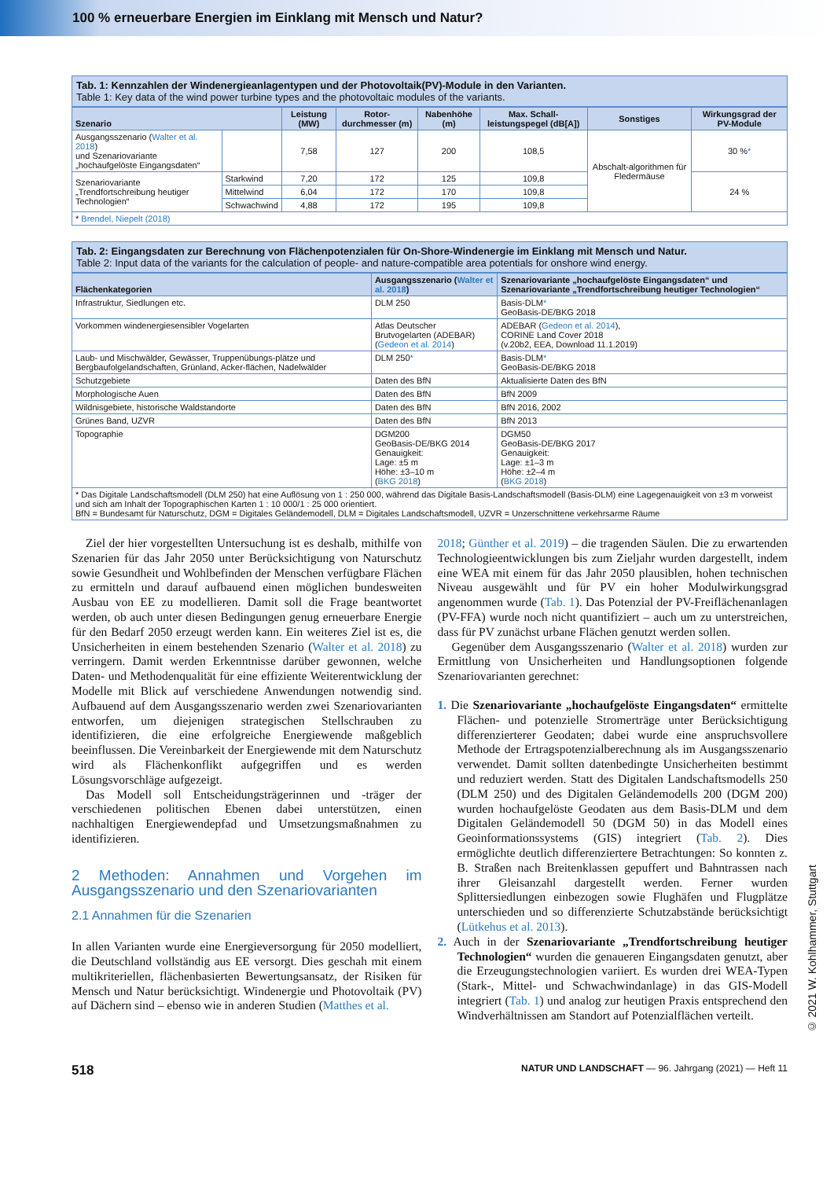100 % erneuerbare Energien im Einklang mit Mensch und Natur?
Tab. 1: Kennzahlen der Windenergieanlagentypen und der Photovoltaik(PV)-Module in den Varianten.
Table 1: Key data of the wind power turbine types and the photovoltaic modules of the variants.
| Szenario | | Leistung (MW) | Rotor-durchmesser (m) | Nabenhöhe (m) | Max. Schall-leistungspegel (dB[A]) | Sonstiges | Wirkungsgrad der PV-Module |
| --- | --- | --- | --- | --- | --- | --- | --- |
| Ausgangsszenario ( Walter et al. 2018 ) und Szenariovariante „hochaufgelöste Eingangsdaten“ | | 7,58 | 127 | 200 | 108,5 | Abschalt-algorithmen für Fledermäuse | 30 % * |
| Szenariovariante „Trendfortschreibung heutiger Technologien“ | Starkwind | 7,20 | 172 | 125 | 109,8 | | 24 % |
| | Mittelwind | 6,04 | 172 | 170 | 109,8 | | |
| | Schwachwind | 4,88 | 172 | 195 | 109,8 | | |
| * Brendel, Niepelt (2018) | | | | | | | |
Tab. 2: Eingangsdaten zur Berechnung von Flächenpotenzialen für On-Shore-Windenergie im Einklang mit Mensch und Natur.
Table 2: Input data of the variants for the calculation of people- and nature-compatible area potentials for onshore wind energy.
| Flächenkategorien | Ausgangsszenario ( Walter et al. 2018 ) | Szenariovariante „hochaufgelöste Eingangsdaten“ und Szenariovariante „Trendfortschreibung heutiger Technologien“ |
| --- | --- | --- |
| Infrastruktur, Siedlungen etc. | DLM 250 | Basis-DLM * GeoBasis-DE/BKG 2018 |
| Vorkommen windenergiesensibler Vogelarten | Atlas Deutscher Brutvogelarten (ADEBAR) ( Gedeon et al. 2014 ) | ADEBAR ( Gedeon et al. 2014 ), CORINE Land Cover 2018 (v.20b2, EEA, Download 11.1.2019) |
| Laub- und Mischwälder, Gewässer, Truppenübungs-plätze und Bergbaufolgelandschaften, Grünland, Acker-flächen, Nadelwälder | DLM 250 * | Basis-DLM * GeoBasis-DE/BKG 2018 |
| Schutzgebiete | Daten des BfN | Aktualisierte Daten des BfN |
| Morphologische Auen | Daten des BfN | BfN 2009 |
| Wildnisgebiete, historische Waldstandorte | Daten des BfN | BfN 2016, 2002 |
| Grünes Band, UZVR | Daten des BfN | BfN 2013 |
| Topographie | DGM200 GeoBasis-DE/BKG 2014 Genauigkeit: Lage: ±5 m Höhe: ±3–10 m ( BKG 2018 ) | DGM50 GeoBasis-DE/BKG 2017 Genauigkeit: Lage: ±1–3 m Höhe: ±2–4 m ( BKG 2018 ) |
| * Das Digitale Landschaftsmodell (DLM 250) hat eine Auflösung von 1 : 250 000, während das Digitale Basis-Landschaftsmodell (Basis-DLM) eine Lagegenauigkeit von ±3 m vorweist und sich am Inhalt der Topographischen Karten 1 : 10 000/1 : 25 000 orientiert. BfN = Bundesamt für Naturschutz, DGM = Digitales Geländemodell, DLM = Digitales Landschaftsmodell, UZVR = Unzerschnittene verkehrsarme Räume | | |
Ziel der hier vorgestellten Untersuchung ist es deshalb, mithilfe von Szenarien für das Jahr 2050 unter Berücksichtigung von Naturschutz sowie Gesundheit und Wohlbefinden der Menschen verfügbare Flächen zu ermitteln und darauf aufbauend einen möglichen bundesweiten Ausbau von EE zu modellieren. Damit soll die Frage beantwortet werden, ob auch unter diesen Bedingungen genug erneuerbare Energie für den Bedarf 2050 erzeugt werden kann. Ein weiteres Ziel ist es, die Unsicherheiten in einem bestehenden Szenario (Walter et al. 2018) zu verringern. Damit werden Erkenntnisse darüber gewonnen, welche Daten- und Methodenqualität für eine effiziente Weiterentwicklung der Modelle mit Blick auf verschiedene Anwendungen notwendig sind. Aufbauend auf dem Ausgangsszenario werden zwei Szenariovarianten entworfen, um diejenigen strategischen Stellschrauben zu identifizieren, die eine erfolgreiche Energiewende maßgeblich beeinflussen. Die Vereinbarkeit der Energiewende mit dem Naturschutz wird als Flächenkonflikt aufgegriffen und es werden Lösungsvorschläge aufgezeigt.
Das Modell soll Entscheidungsträgerinnen und -träger der verschiedenen politischen Ebenen dabei unterstützen, einen nachhaltigen Energiewendepfad und Umsetzungsmaßnahmen zu identifizieren.
2 Methoden: Annahmen und Vorgehen im Ausgangsszenario und den Szenariovarianten
2.1 Annahmen für die Szenarien
In allen Varianten wurde eine Energieversorgung für 2050 modelliert, die Deutschland vollständig aus EE versorgt. Dies geschah mit einem multikriteriellen, flächenbasierten Bewertungsansatz, der Risiken für Mensch und Natur berücksichtigt. Windenergie und Photovoltaik (PV) auf Dächern sind – ebenso wie in anderen Studien (Matthes et al.
2018; Günther et al. 2019) – die tragenden Säulen. Die zu erwartenden Technologieentwicklungen bis zum Zieljahr wurden dargestellt, indem eine WEA mit einem für das Jahr 2050 plausiblen, hohen technischen Niveau ausgewählt und für PV ein hoher Modulwirkungsgrad angenommen wurde (Tab. 1). Das Potenzial der PV-Freiflächenanlagen (PV-FFA) wurde noch nicht quantifiziert – auch um zu unterstreichen, dass für PV zunächst urbane Flächen genutzt werden sollen.
Gegenüber dem Ausgangsszenario (Walter et al. 2018) wurden zur Ermittlung von Unsicherheiten und Handlungsoptionen folgende Szenariovarianten gerechnet:
1. Die Szenariovariante „hochaufgelöste Eingangsdaten“ ermittelte Flächen- und potenzielle Stromerträge unter Berücksichtigung differenzierterer Geodaten; dabei wurde eine anspruchsvollere Methode der Ertragspotenzialberechnung als im Ausgangsszenario verwendet. Damit sollten datenbedingte Unsicherheiten bestimmt und reduziert werden. Statt des Digitalen Landschaftsmodells 250 (DLM 250) und des Digitalen Geländemodells 200 (DGM 200) wurden hochaufgelöste Geodaten aus dem Basis-DLM und dem Digitalen Geländemodell 50 (DGM 50) in das Modell eines Geoinformationssystems (GIS) integriert (Tab. 2). Dies ermöglichte deutlich differenziertere Betrachtungen: So konnten z. B. Straßen nach Breitenklassen gepuffert und Bahntrassen nach ihrer Gleisanzahl dargestellt werden. Ferner wurden Splittersiedlungen einbezogen sowie Flughäfen und Flugplätze unterschieden und so differenzierte Schutzabstände berücksichtigt (Lütkehus et al. 2013).
2. Auch in der Szenariovariante „Trendfortschreibung heutiger Technologien“ wurden die genaueren Eingangsdaten genutzt, aber die Erzeugungstechnologien variiert. Es wurden drei WEA-Typen (Stark-, Mittel- und Schwachwindanlage) in das GIS-Modell integriert (Tab. 1) und analog zur heutigen Praxis entsprechend den Windverhältnissen am Standort auf Potenzialflächen verteilt.
518 NATUR UND LANDSCHAFT — 96. Jahrgang (2021) — Heft 11
© 2021 W. Kohlhammer, Stuttgart